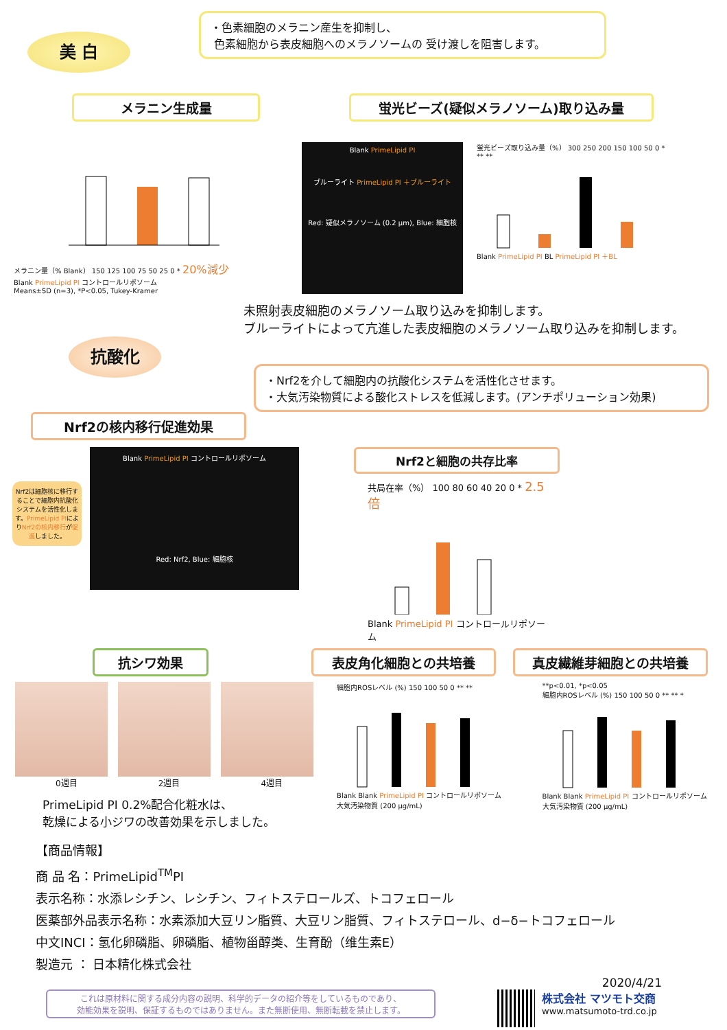美 白
・色素細胞のメラニン産生を抑制し、
色素細胞から表皮細胞へのメラノソームの 受け渡しを阻害します。
メラニン生成量 蛍光ビーズ(疑似メラノソーム)取り込み量
メラニン量（% Blank） 150 125 100 75 50 25 0 * 20%減少
Blank PrimeLipid PI コントロールリポソーム
Means±SD (n=3), *P<0.05, Tukey-Kramer
Blank PrimeLipid PI
ブルーライト PrimeLipid PI ＋ブルーライト
Red: 疑似メラノソーム (0.2 µm), Blue: 細胞核
蛍光ビーズ取り込み量（%） 300 250 200 150 100 50 0 * ** **
Blank PrimeLipid PI BL PrimeLipid PI ＋BL
未照射表皮細胞のメラノソーム取り込みを抑制します。
ブルーライトによって亢進した表皮細胞のメラノソーム取り込みを抑制します。
抗酸化
・Nrf2を介して細胞内の抗酸化システムを活性化させます。
・大気汚染物質による酸化ストレスを低減します。(アンチポリューション効果)
Nrf2の核内移行促進効果
Nrf2は細胞核に移行することで細胞内抗酸化システムを活性化します。PrimeLipid PIによりNrf2の核内移行が促進しました。
Blank PrimeLipid PI コントロールリポソーム
Red: Nrf2, Blue: 細胞核
Nrf2と細胞の共存比率
共局在率（%） 100 80 60 40 20 0 * 2.5倍
Blank PrimeLipid PI コントロールリポソーム
抗シワ効果 表皮角化細胞との共培養 真皮繊維芽細胞との共培養
0週目 2週目 4週目
PrimeLipid PI 0.2%配合化粧水は、
乾燥による小ジワの改善効果を示しました。
細胞内ROSレベル (%) 150 100 50 0 ** **
Blank Blank PrimeLipid PI コントロールリポソーム
大気汚染物質 (200 µg/mL)
**p<0.01, *p<0.05
細胞内ROSレベル (%) 150 100 50 0 ** ** *
Blank Blank PrimeLipid PI コントロールリポソーム
大気汚染物質 (200 µg/mL)
【商品情報】
商 品 名：PrimeLipid<sup>TM</sup>PI
表示名称：水添レシチン、レシチン、フィトステロールズ、トコフェロール
医薬部外品表示名称：水素添加大豆リン脂質、大豆リン脂質、フィトステロール、d−δ−トコフェロール
中文INCI：氢化卵磷脂、卵磷脂、植物甾醇类、生育酚（维生素E）
製造元 ： 日本精化株式会社
2020/4/21
これは原材料に関する成分内容の説明、科学的データの紹介等をしているものであり、
効能効果を説明、保証するものではありません。また無断使用、無断転載を禁止します。
株式会社 マツモト交商
www.matsumoto-trd.co.jp